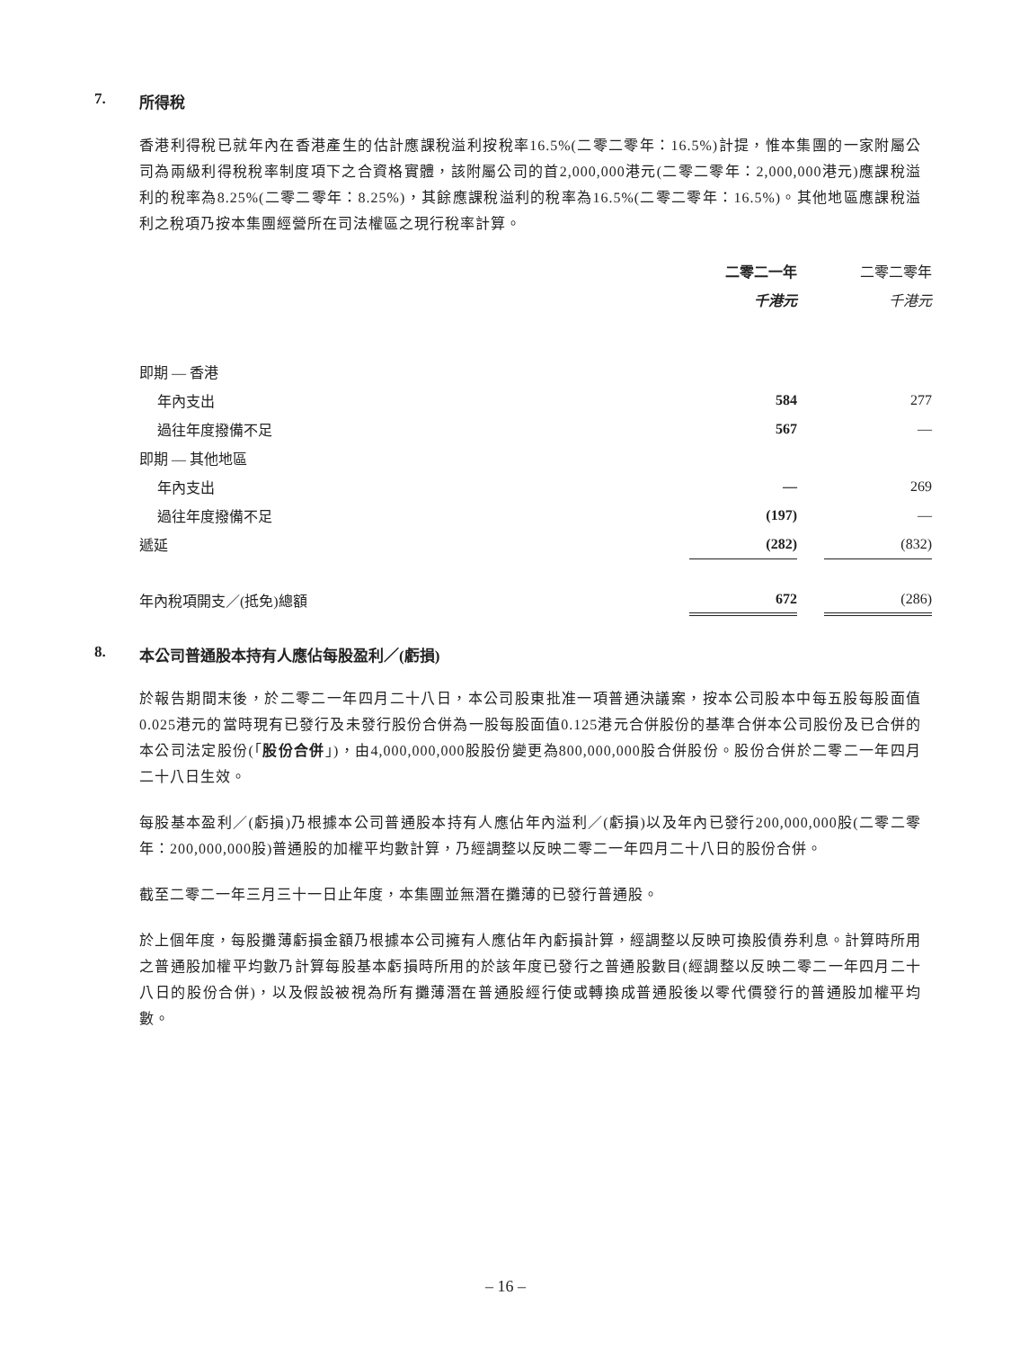7. 所得稅
香港利得稅已就年內在香港產生的估計應課稅溢利按稅率16.5%(二零二零年：16.5%)計提，惟本集團的一家附屬公司為兩級利得稅稅率制度項下之合資格實體，該附屬公司的首2,000,000港元(二零二零年：2,000,000港元)應課稅溢利的稅率為8.25%(二零二零年：8.25%)，其餘應課稅溢利的稅率為16.5%(二零二零年：16.5%)。其他地區應課稅溢利之稅項乃按本集團經營所在司法權區之現行稅率計算。
| | 二零二一年 | | 二零二零年 |
| | 千港元 | | 千港元 |
| 即期 — 香港 | | | |
| 年內支出 | 584 | | 277 |
| 過往年度撥備不足 | 567 | | — |
| 即期 — 其他地區 | | | |
| 年內支出 | — | | 269 |
| 過往年度撥備不足 | (197) | | — |
| 遞延 | (282) | | (832) |
| 年內稅項開支／(抵免)總額 | 672 | | (286) |
8. 本公司普通股本持有人應佔每股盈利／(虧損)
於報告期間末後，於二零二一年四月二十八日，本公司股東批准一項普通決議案，按本公司股本中每五股每股面值0.025港元的當時現有已發行及未發行股份合併為一股每股面值0.125港元合併股份的基準合併本公司股份及已合併的本公司法定股份(「股份合併」)，由4,000,000,000股股份變更為800,000,000股合併股份。股份合併於二零二一年四月二十八日生效。
每股基本盈利／(虧損)乃根據本公司普通股本持有人應佔年內溢利／(虧損)以及年內已發行200,000,000股(二零二零年：200,000,000股)普通股的加權平均數計算，乃經調整以反映二零二一年四月二十八日的股份合併。
截至二零二一年三月三十一日止年度，本集團並無潛在攤薄的已發行普通股。
於上個年度，每股攤薄虧損金額乃根據本公司擁有人應佔年內虧損計算，經調整以反映可換股債券利息。計算時所用之普通股加權平均數乃計算每股基本虧損時所用的於該年度已發行之普通股數目(經調整以反映二零二一年四月二十八日的股份合併)，以及假設被視為所有攤薄潛在普通股經行使或轉換成普通股後以零代價發行的普通股加權平均數。
– 16 –